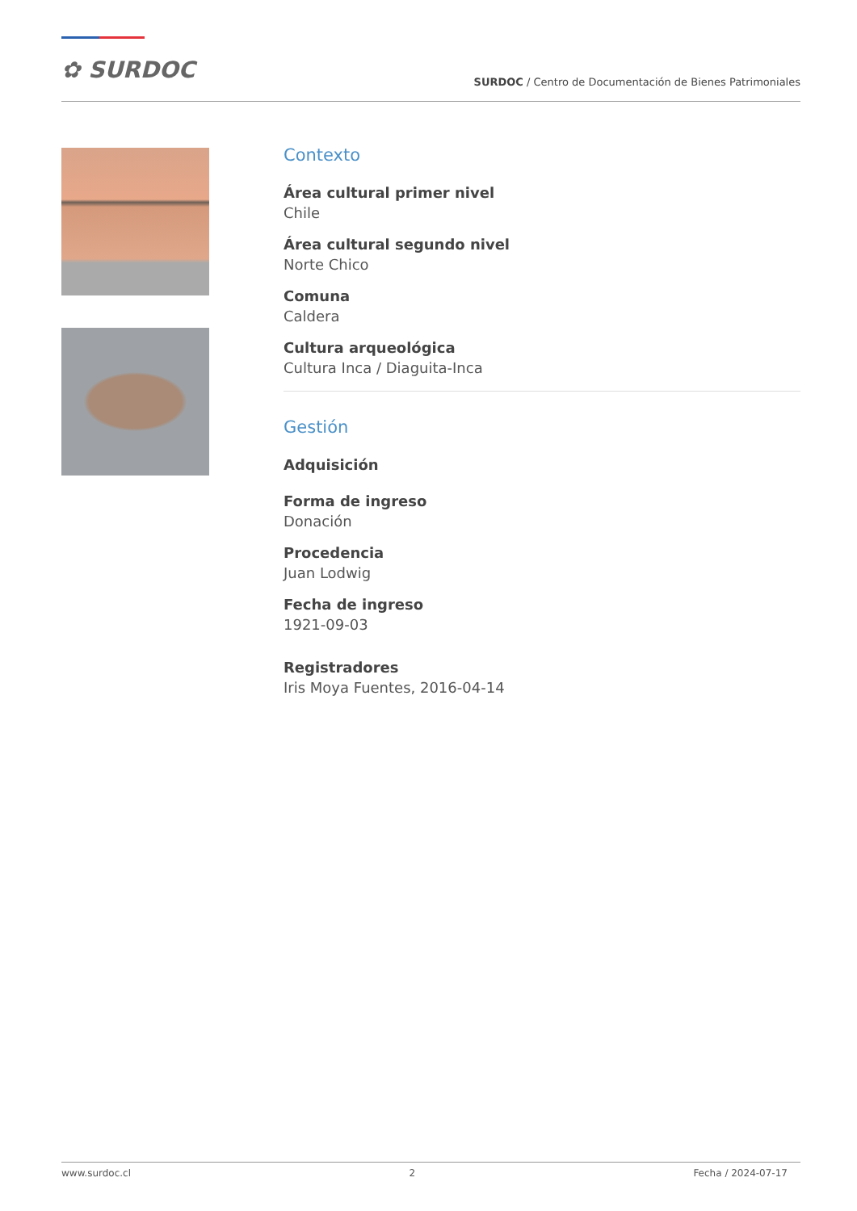✿ SURDOC
SURDOC / Centro de Documentación de Bienes Patrimoniales
Contexto
Área cultural primer nivel
Chile
Área cultural segundo nivel
Norte Chico
Comuna
Caldera
Cultura arqueológica
Cultura Inca / Diaguita-Inca
Gestión
Adquisición
Forma de ingreso
Donación
Procedencia
Juan Lodwig
Fecha de ingreso
1921-09-03
Registradores
Iris Moya Fuentes, 2016-04-14
www.surdoc.cl 2 Fecha / 2024-07-17